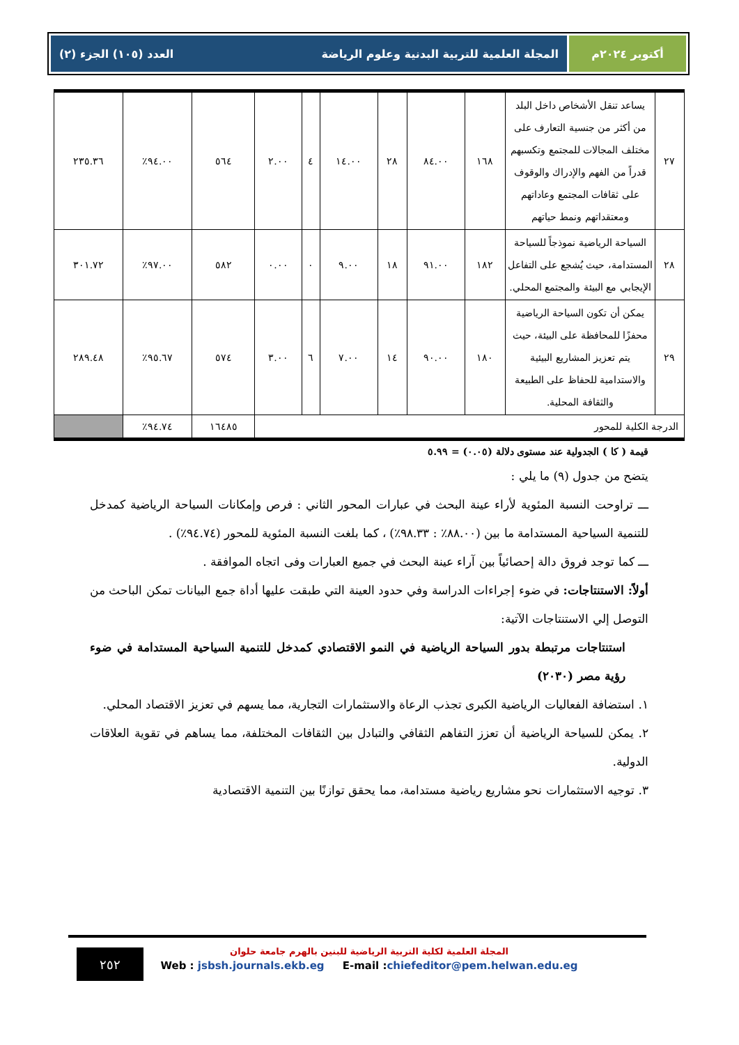أكتوبر ٢٠٢٤م المجلة العلمية للتربية البدنية وعلوم الرياضة العدد (١٠٥) الجزء (٢)
| ٢٧ | يساعد تنقل الأشخاص داخل البلد من أكثر من جنسية التعارف على مختلف المجالات للمجتمع وتكسبهم قدراً من الفهم والإدراك والوقوف على ثقافات المجتمع وعاداتهم ومعتقداتهم ونمط حياتهم | ١٦٨ | ٨٤.٠٠ | ٢٨ | ١٤.٠٠ | ٤ | ٢.٠٠ | ٥٦٤ | ٩٤.٠٠٪ | ٢٣٥.٣٦ |
| ٢٨ | السياحة الرياضية نموذجاً للسياحة المستدامة، حيث يُشجع على التفاعل الإيجابي مع البيئة والمجتمع المحلي. | ١٨٢ | ٩١.٠٠ | ١٨ | ٩.٠٠ | ٠ | ٠.٠٠ | ٥٨٢ | ٩٧.٠٠٪ | ٣٠١.٧٢ |
| ٢٩ | يمكن أن تكون السياحة الرياضية محفزًا للمحافظة على البيئة، حيث يتم تعزيز المشاريع البيئية والاستدامية للحفاظ على الطبيعة والثقافة المحلية. | ١٨٠ | ٩٠.٠٠ | ١٤ | ٧.٠٠ | ٦ | ٣.٠٠ | ٥٧٤ | ٩٥.٦٧٪ | ٢٨٩.٤٨ |
| الدرجة الكلية للمحور | | | | | | | | ١٦٤٨٥ | ٩٤.٧٤٪ | |
قيمة ( كا ) الجدولية عند مستوى دلالة (٠.٠٥) = ٥.٩٩
يتضح من جدول (٩) ما يلي :
ـــ تراوحت النسبة المئوية لأراء عينة البحث في عبارات المحور الثاني : فرص وإمكانات السياحة الرياضية كمدخل للتنمية السياحية المستدامة ما بين (٨٨.٠٠٪ : ٩٨.٣٣٪) ، كما بلغت النسبة المئوية للمحور (٩٤.٧٤٪) .
ـــ كما توجد فروق دالة إحصائياً بين آراء عينة البحث في جميع العبارات وفى اتجاه الموافقة .
أولاً: الاستنتاجات: في ضوء إجراءات الدراسة وفي حدود العينة التي طبقت عليها أداة جمع البيانات تمكن الباحث من التوصل إلي الاستنتاجات الآتية:
استنتاجات مرتبطة بدور السياحة الرياضية في النمو الاقتصادي كمدخل للتنمية السياحية المستدامة في ضوء رؤية مصر (٢٠٣٠)
١. استضافة الفعاليات الرياضية الكبرى تجذب الرعاة والاستثمارات التجارية، مما يسهم في تعزيز الاقتصاد المحلي.
٢. يمكن للسياحة الرياضية أن تعزز التفاهم الثقافي والتبادل بين الثقافات المختلفة، مما يساهم في تقوية العلاقات الدولية.
٣. توجيه الاستثمارات نحو مشاريع رياضية مستدامة، مما يحقق توازنًا بين التنمية الاقتصادية
٢٥٢
المجلة العلمية لكلية التربية الرياضية للبنين بالهرم جامعة حلوان
Web : jsbsh.journals.ekb.eg E-mail :chiefeditor@pem.helwan.edu.eg